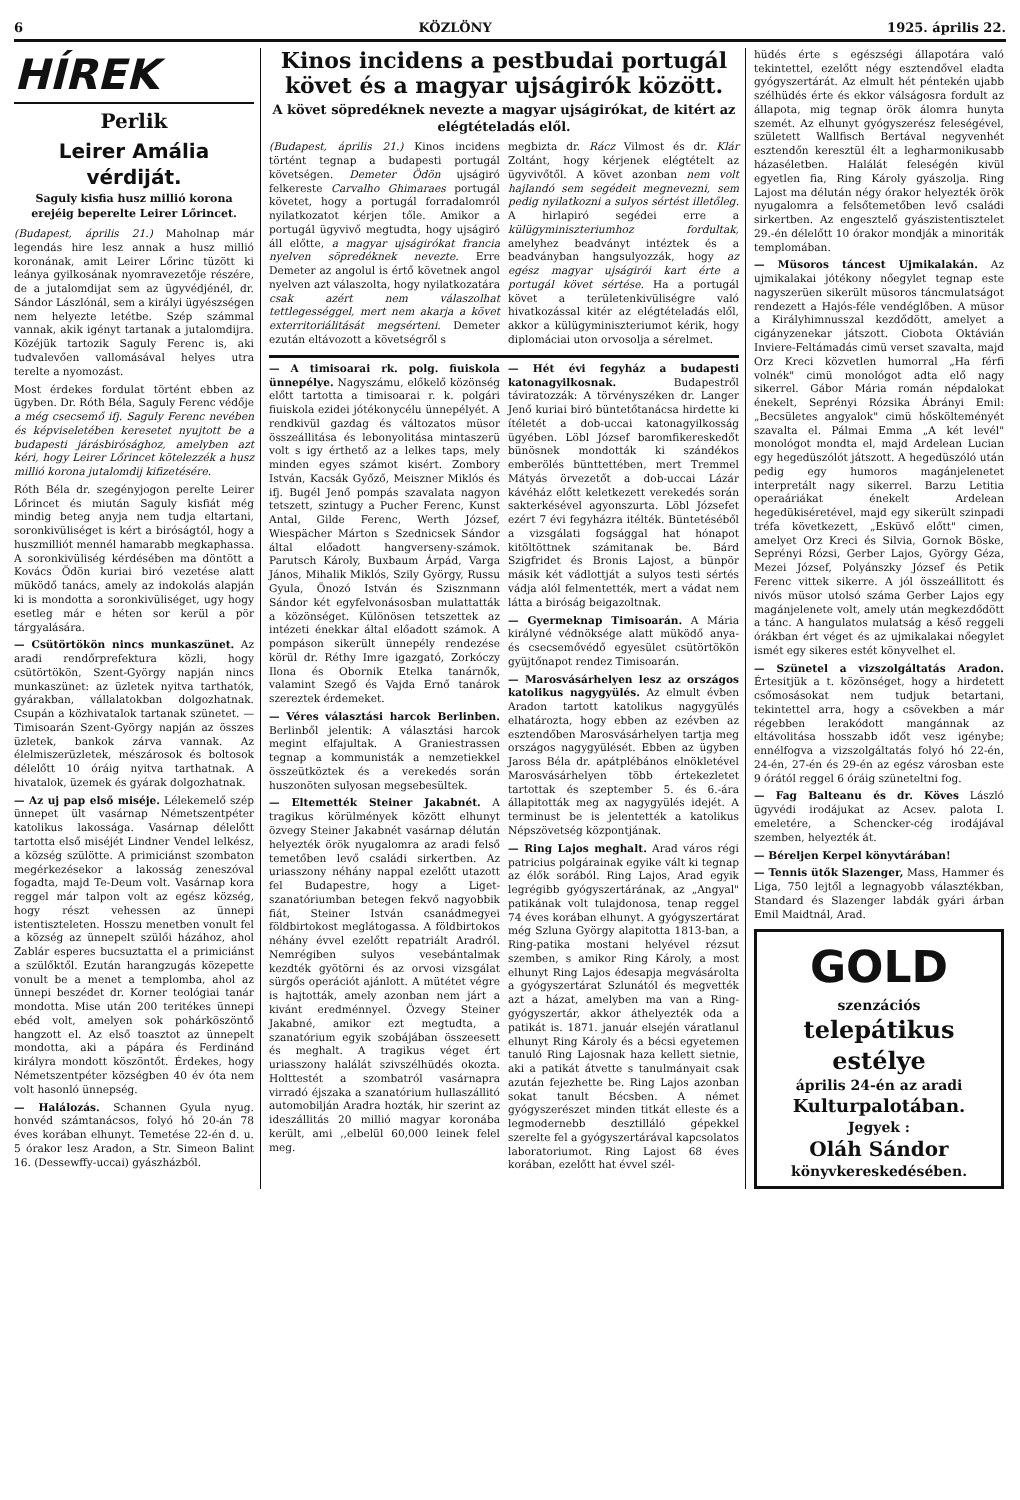6 KÖZLÖNY 1925. április 22.
HÍREK
Perlik
Leirer Amália vérdiját.
Saguly kisfia husz millió korona erejéig beperelte Leirer Lőrincet.
(Budapest, április 21.) Maholnap már legendás hire lesz annak a husz millió koronának, amit Leirer Lőrinc tüzött ki leánya gyilkosának nyomravezetője részére, de a jutalomdijat sem az ügyvédjénél, dr. Sándor Lászlónál, sem a királyi ügyészségen nem helyezte letétbe. Szép számmal vannak, akik igényt tartanak a jutalomdijra. Közéjük tartozik Saguly Ferenc is, aki tudvalevően vallomásával helyes utra terelte a nyomozást.
Most érdekes fordulat történt ebben az ügyben. Dr. Róth Béla, Saguly Ferenc védője a még csecsemő ifj. Saguly Ferenc nevében és képviseletében keresetet nyujtott be a budapesti járásbirósághoz, amelyben azt kéri, hogy Leirer Lőrincet kötelezzék a husz millió korona jutalomdij kifizetésére.
Róth Béla dr. szegényjogon perelte Leirer Lőrincet és miután Saguly kisfiát még mindig beteg anyja nem tudja eltartani, soronkivüliséget is kért a biróságtól, hogy a huszmilliót mennél hamarabb megkaphassa. A soronkivüliség kérdésében ma döntött a Kovács Ödön kuriai biró vezetése alatt müködő tanács, amely az indokolás alapján ki is mondotta a soronkivüliséget, ugy hogy esetleg már e héten sor kerül a pör tárgyalására.
— Csütörtökön nincs munkaszünet. Az aradi rendőrprefektura közli, hogy csütörtökön, Szent-György napján nincs munkaszünet: az üzletek nyitva tarthatók, gyárakban, vállalatokban dolgozhatnak. Csupán a közhivatalok tartanak szünetet. — Timisoarán Szent-György napján az összes üzletek, bankok zárva vannak. Az élelmiszerüzletek, mészárosok és boltosok délelőtt 10 óráig nyitva tarthatnak. A hivatalok, üzemek és gyárak dolgozhatnak.
— Az uj pap első miséje. Lélekemelő szép ünnepet ült vasárnap Németszentpéter katolikus lakossága. Vasárnap délelőtt tartotta első miséjét Lindner Vendel lelkész, a község szülötte. A primiciánst szombaton megérkezésekor a lakosság zeneszóval fogadta, majd Te-Deum volt. Vasárnap kora reggel már talpon volt az egész község, hogy részt vehessen az ünnepi istentiszteleten. Hosszu menetben vonult fel a község az ünnepelt szülői házához, ahol Zablár esperes bucsuztatta el a primiciánst a szülőktől. Ezután harangzugás közepette vonult be a menet a templomba, ahol az ünnepi beszédet dr. Korner teológiai tanár mondotta. Mise után 200 teritékes ünnepi ebéd volt, amelyen sok pohárköszöntő hangzott el. Az első toasztot az ünnepelt mondotta, aki a pápára és Ferdinánd királyra mondott köszöntőt. Érdekes, hogy Németszentpéter községben 40 év óta nem volt hasonló ünnepség.
— Halálozás. Schannen Gyula nyug. honvéd számtanácsos, folyó hó 20-án 78 éves korában elhunyt. Temetése 22-én d. u. 5 órakor lesz Aradon, a Str. Simeon Balint 16. (Dessewffy-uccai) gyászházból.
Kinos incidens a pestbudai portugál követ és a magyar ujságirók között.
A követ söpredéknek nevezte a magyar ujságirókat, de kitért az elégtételadás elől.
(Budapest, április 21.) Kinos incidens történt tegnap a budapesti portugál követségen. Demeter Ödön ujságiró felkereste Carvalho Ghimaraes portugál követet, hogy a portugál forradalomról nyilatkozatot kérjen tőle. Amikor a portugál ügyvivő megtudta, hogy ujságiró áll előtte, a magyar ujságirókat francia nyelven söpredéknek nevezte. Erre Demeter az angolul is értő követnek angol nyelven azt válaszolta, hogy nyilatkozatára csak azért nem válaszolhat tettlegességgel, mert nem akarja a követ exterritoriálitását megsérteni. Demeter ezután eltávozott a követségről s
megbizta dr. Rácz Vilmost és dr. Klár Zoltánt, hogy kérjenek elégtételt az ügyvivőtől. A követ azonban nem volt hajlandó sem segédeit megnevezni, sem pedig nyilatkozni a sulyos sértést illetőleg. A hirlapiró segédei erre a külügyminiszteriumhoz fordultak, amelyhez beadványt intéztek és a beadványban hangsulyozzák, hogy az egész magyar ujságirói kart érte a portugál követ sértése. Ha a portugál követ a területenkivüliségre való hivatkozással kitér az elégtételadás elől, akkor a külügyminiszteriumot kérik, hogy diplomáciai uton orvosolja a sérelmet.
— A timisoarai rk. polg. fiuiskola ünnepélye. Nagyszámu, előkelő közönség előtt tartotta a timisoarai r. k. polgári fiuiskola ezidei jótékonycélu ünnepélyét. A rendkivül gazdag és változatos müsor összeállitása és lebonyolitása mintaszerü volt s igy érthető az a lelkes taps, mely minden egyes számot kisért. Zombory István, Kacsák Győző, Meiszner Miklós és ifj. Bugél Jenő pompás szavalata nagyon tetszett, szintugy a Pucher Ferenc, Kunst Antal, Gilde Ferenc, Werth József, Wiespächer Márton s Szednicsek Sándor által előadott hangverseny-számok. Parutsch Károly, Buxbaum Árpád, Varga János, Mihalik Miklós, Szily György, Russu Gyula, Önozó István és Szisznmann Sándor két egyfelvonásosban mulattatták a közönséget. Különösen tetszettek az intézeti énekkar által előadott számok. A pompáson sikerült ünnepély rendezése körül dr. Réthy Imre igazgató, Zorkóczy Ilona és Obornik Etelka tanárnők, valamint Szegő és Vajda Ernő tanárok szereztek érdemeket.
— Véres választási harcok Berlinben. Berlinből jelentik: A választási harcok megint elfajultak. A Graniestrassen tegnap a kommunisták a nemzetiekkel összeütköztek és a verekedés során huszonöten sulyosan megsebesültek.
— Eltemették Steiner Jakabnét. A tragikus körülmények között elhunyt özvegy Steiner Jakabnét vasárnap délután helyezték örök nyugalomra az aradi felső temetőben levő családi sirkertben. Az uriasszony néhány nappal ezelőtt utazott fel Budapestre, hogy a Liget-szanatóriumban betegen fekvő nagyobbik fiát, Steiner István csanádmegyei földbirtokost meglátogassa. A földbirtokos néhány évvel ezelőtt repatriált Aradról. Nemrégiben sulyos vesebántalmak kezdték gyötörni és az orvosi vizsgálat sürgős operációt ajánlott. A mütétet végre is hajtották, amely azonban nem járt a kivánt eredménnyel. Özvegy Steiner Jakabné, amikor ezt megtudta, a szanatórium egyik szobájában összeesett és meghalt. A tragikus véget ért uriasszony halálát szivszélhüdés okozta. Holttestét a szombatról vasárnapra virradó éjszaka a szanatórium hullaszállitó automobilján Aradra hozták, hir szerint az ideszállitás 20 millió magyar koronába került, ami ,,elbelül 60,000 leinek felel meg.
— Hét évi fegyház a budapesti katonagyilkosnak. Budapestről táviratozzák: A törvényszéken dr. Langer Jenő kuriai biró büntetőtanácsa hirdette ki ítéletét a dob-uccai katonagyilkosság ügyében. Löbl József baromfikereskedőt bünösnek mondották ki szándékos emberölés bünttettében, mert Tremmel Mátyás örvezetőt a dob-uccai Lázár kávéház előtt keletkezett verekedés során sakterkésével agyonszurta. Löbl Józsefet ezért 7 évi fegyházra itélték. Büntetéséből a vizsgálati fogsággal hat hónapot kitöltöttnek számitanak be. Bárd Szigfridet és Bronis Lajost, a bünpör másik két vádlottját a sulyos testi sértés vádja alól felmentették, mert a vádat nem látta a biróság beigazoltnak.
— Gyermeknap Timisoarán. A Mária királyné védnöksége alatt müködő anya- és csecsemővédő egyesület csütörtökön gyüjtőnapot rendez Timisoarán.
— Marosvásárhelyen lesz az országos katolikus nagygyülés. Az elmult évben Aradon tartott katolikus nagygyülés elhatározta, hogy ebben az ezévben az esztendőben Marosvásárhelyen tartja meg országos nagygyülését. Ebben az ügyben Jaross Béla dr. apátplébános elnökletével Marosvásárhelyen több értekezletet tartottak és szeptember 5. és 6.-ára állapitották meg ax nagygyülés idejét. A terminust be is jelentették a katolikus Népszövetség központjának.
— Ring Lajos meghalt. Arad város régi patricius polgárainak egyike vált ki tegnap az élők sorából. Ring Lajos, Arad egyik legrégibb gyógyszertárának, az „Angyal" patikának volt tulajdonosa, tenap reggel 74 éves korában elhunyt. A gyógyszertárat még Szluna György alapitotta 1813-ban, a Ring-patika mostani helyével rézsut szemben, s amikor Ring Károly, a most elhunyt Ring Lajos édesapja megvásárolta a gyógyszertárat Szlunától és megvették azt a házat, amelyben ma van a Ring-gyógyszertár, akkor áthelyezték oda a patikát is. 1871. január elsején váratlanul elhunyt Ring Károly és a bécsi egyetemen tanuló Ring Lajosnak haza kellett sietnie, aki a patikát átvette s tanulmányait csak azután fejezhette be. Ring Lajos azonban sokat tanult Bécsben. A német gyógyszerészet minden titkát elleste és a legmodernebb desztilláló gépekkel szerelte fel a gyógyszertárával kapcsolatos laboratoriumot. Ring Lajost 68 éves korában, ezelőtt hat évvel szél-
hüdés érte s egészségi állapotára való tekintettel, ezelőtt négy esztendővel eladta gyógyszertárát. Az elmult hét péntekén ujabb szélhüdés érte és ekkor válságosra fordult az állapota, mig tegnap örök álomra hunyta szemét. Az elhunyt gyógyszerész feleségével, született Wallfisch Bertával negyvenhét esztendőn keresztül élt a legharmonikusabb házaséletben. Halálát feleségén kivül egyetlen fia, Ring Károly gyászolja. Ring Lajost ma délután négy órakor helyezték örök nyugalomra a felsőtemetőben levő családi sirkertben. Az engesztelő gyászistentisztelet 29.-én délelőtt 10 órakor mondják a minoriták templomában.
— Müsoros táncest Ujmikalakán. Az ujmikalakai jótékony nőegylet tegnap este nagyszerüen sikerült müsoros táncmulatságot rendezett a Hajós-féle vendéglőben. A müsor a Királyhimnusszal kezdődött, amelyet a cigányzenekar játszott. Ciobota Oktávián Inviere-Feltámadás cimü verset szavalta, majd Orz Kreci közvetlen humorral „Ha férfi volnék" cimü monológot adta elő nagy sikerrel. Gábor Mária román népdalokat énekelt, Seprényi Rózsika Ábrányi Emil: „Becsületes angyalok" cimü hőskölteményét szavalta el. Pálmai Emma „A két levél" monológot mondta el, majd Ardelean Lucian egy hegedüszólót játszott. A hegedüszóló után pedig egy humoros magánjelenetet interpretált nagy sikerrel. Barzu Letitia operaáriákat énekelt Ardelean hegedükiséretével, majd egy sikerült szinpadi tréfa következett, „Esküvő előtt" cimen, amelyet Orz Kreci és Silvia, Gornok Böske, Seprényi Rózsi, Gerber Lajos, György Géza, Mezei József, Polyánszky József és Petik Ferenc vittek sikerre. A jól összeállitott és nivós müsor utolsó száma Gerber Lajos egy magánjelenete volt, amely után megkezdődött a tánc. A hangulatos mulatság a késő reggeli órákban ért véget és az ujmikalakai nőegylet ismét egy sikeres estét könyvelhet el.
— Szünetel a vizszolgáltatás Aradon. Értesitjük a t. közönséget, hogy a hirdetett csőmosásokat nem tudjuk betartani, tekintettel arra, hogy a csövekben a már régebben lerakódott mangánnak az eltávolitása hosszabb időt vesz igénybe; ennélfogva a vizszolgáltatás folyó hó 22-én, 24-én, 27-én és 29-én az egész városban este 9 órától reggel 6 óráig szüneteltni fog.
— Fag Balteanu és dr. Köves László ügyvédi irodájukat az Acsev. palota I. emeletére, a Schencker-cég irodájával szemben, helyezték át.
— Béreljen Kerpel könyvtárában!
— Tennis ütők Slazenger, Mass, Hammer és Liga, 750 lejtől a legnagyobb választékban, Standard és Slazenger labdák gyári árban Emil Maidtnál, Arad.
GOLD
szenzációs
telepátikus estélye
április 24-én az aradi
Kulturpalotában.
Jegyek :
Oláh Sándor
könyvkereskedésében.